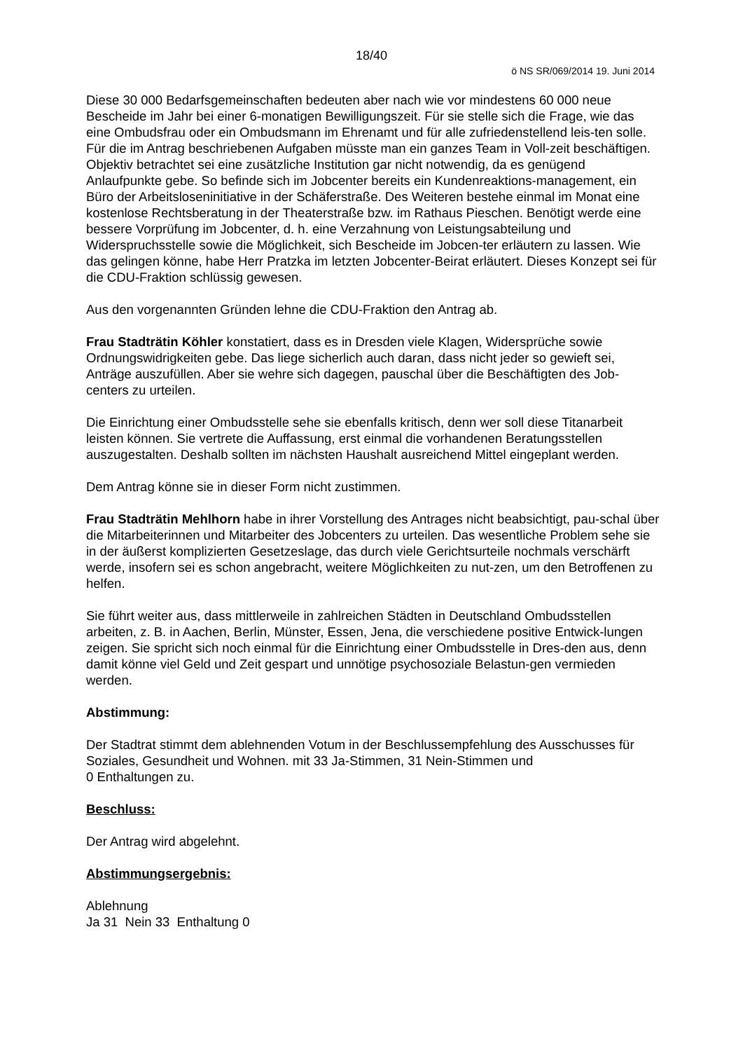18/40
ö NS SR/069/2014 19. Juni 2014
Diese 30 000 Bedarfsgemeinschaften bedeuten aber nach wie vor mindestens 60 000 neue Bescheide im Jahr bei einer 6-monatigen Bewilligungszeit. Für sie stelle sich die Frage, wie das eine Ombudsfrau oder ein Ombudsmann im Ehrenamt und für alle zufriedenstellend leis-ten solle. Für die im Antrag beschriebenen Aufgaben müsste man ein ganzes Team in Voll-zeit beschäftigen. Objektiv betrachtet sei eine zusätzliche Institution gar nicht notwendig, da es genügend Anlaufpunkte gebe. So befinde sich im Jobcenter bereits ein Kundenreaktions-management, ein Büro der Arbeitsloseninitiative in der Schäferstraße. Des Weiteren bestehe einmal im Monat eine kostenlose Rechtsberatung in der Theaterstraße bzw. im Rathaus Pieschen. Benötigt werde eine bessere Vorprüfung im Jobcenter, d. h. eine Verzahnung von Leistungsabteilung und Widerspruchsstelle sowie die Möglichkeit, sich Bescheide im Jobcen-ter erläutern zu lassen. Wie das gelingen könne, habe Herr Pratzka im letzten Jobcenter-Beirat erläutert. Dieses Konzept sei für die CDU-Fraktion schlüssig gewesen.
Aus den vorgenannten Gründen lehne die CDU-Fraktion den Antrag ab.
Frau Stadträtin Köhler konstatiert, dass es in Dresden viele Klagen, Widersprüche sowie Ordnungswidrigkeiten gebe. Das liege sicherlich auch daran, dass nicht jeder so gewieft sei, Anträge auszufüllen. Aber sie wehre sich dagegen, pauschal über die Beschäftigten des Job-centers zu urteilen.
Die Einrichtung einer Ombudsstelle sehe sie ebenfalls kritisch, denn wer soll diese Titanarbeit leisten können. Sie vertrete die Auffassung, erst einmal die vorhandenen Beratungsstellen auszugestalten. Deshalb sollten im nächsten Haushalt ausreichend Mittel eingeplant werden.
Dem Antrag könne sie in dieser Form nicht zustimmen.
Frau Stadträtin Mehlhorn habe in ihrer Vorstellung des Antrages nicht beabsichtigt, pau-schal über die Mitarbeiterinnen und Mitarbeiter des Jobcenters zu urteilen. Das wesentliche Problem sehe sie in der äußerst komplizierten Gesetzeslage, das durch viele Gerichtsurteile nochmals verschärft werde, insofern sei es schon angebracht, weitere Möglichkeiten zu nut-zen, um den Betroffenen zu helfen.
Sie führt weiter aus, dass mittlerweile in zahlreichen Städten in Deutschland Ombudsstellen arbeiten, z. B. in Aachen, Berlin, Münster, Essen, Jena, die verschiedene positive Entwick-lungen zeigen. Sie spricht sich noch einmal für die Einrichtung einer Ombudsstelle in Dres-den aus, denn damit könne viel Geld und Zeit gespart und unnötige psychosoziale Belastun-gen vermieden werden.
Abstimmung:
Der Stadtrat stimmt dem ablehnenden Votum in der Beschlussempfehlung des Ausschusses für Soziales, Gesundheit und Wohnen. mit 33 Ja-Stimmen, 31 Nein-Stimmen und
0 Enthaltungen zu.
Beschluss:
Der Antrag wird abgelehnt.
Abstimmungsergebnis:
Ablehnung
Ja 31 Nein 33 Enthaltung 0